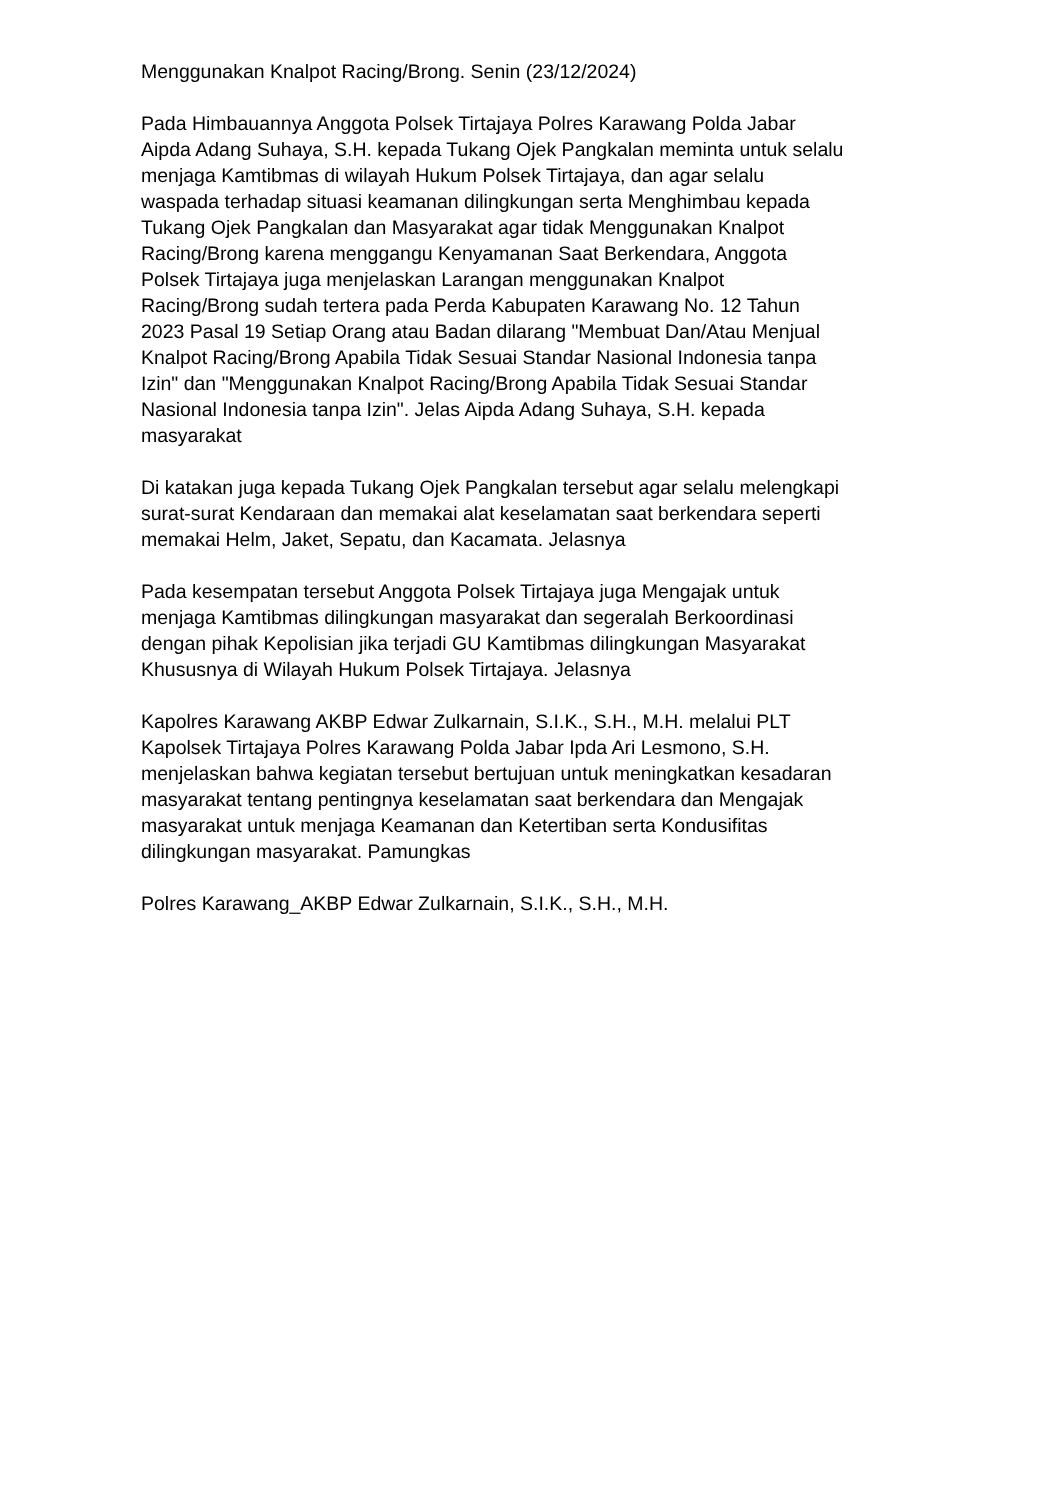Menggunakan Knalpot Racing/Brong. Senin (23/12/2024)
Pada Himbauannya Anggota Polsek Tirtajaya Polres Karawang Polda Jabar
Aipda Adang Suhaya, S.H. kepada Tukang Ojek Pangkalan meminta untuk selalu
menjaga Kamtibmas di wilayah Hukum Polsek Tirtajaya, dan agar selalu
waspada terhadap situasi keamanan dilingkungan serta Menghimbau kepada
Tukang Ojek Pangkalan dan Masyarakat agar tidak Menggunakan Knalpot
Racing/Brong karena menggangu Kenyamanan Saat Berkendara, Anggota
Polsek Tirtajaya juga menjelaskan Larangan menggunakan Knalpot
Racing/Brong sudah tertera pada Perda Kabupaten Karawang No. 12 Tahun
2023 Pasal 19 Setiap Orang atau Badan dilarang "Membuat Dan/Atau Menjual
Knalpot Racing/Brong Apabila Tidak Sesuai Standar Nasional Indonesia tanpa
Izin" dan "Menggunakan Knalpot Racing/Brong Apabila Tidak Sesuai Standar
Nasional Indonesia tanpa Izin". Jelas Aipda Adang Suhaya, S.H. kepada
masyarakat
Di katakan juga kepada Tukang Ojek Pangkalan tersebut agar selalu melengkapi
surat-surat Kendaraan dan memakai alat keselamatan saat berkendara seperti
memakai Helm, Jaket, Sepatu, dan Kacamata. Jelasnya
Pada kesempatan tersebut Anggota Polsek Tirtajaya juga Mengajak untuk
menjaga Kamtibmas dilingkungan masyarakat dan segeralah Berkoordinasi
dengan pihak Kepolisian jika terjadi GU Kamtibmas dilingkungan Masyarakat
Khususnya di Wilayah Hukum Polsek Tirtajaya. Jelasnya
Kapolres Karawang AKBP Edwar Zulkarnain, S.I.K., S.H., M.H. melalui PLT
Kapolsek Tirtajaya Polres Karawang Polda Jabar Ipda Ari Lesmono, S.H.
menjelaskan bahwa kegiatan tersebut bertujuan untuk meningkatkan kesadaran
masyarakat tentang pentingnya keselamatan saat berkendara dan Mengajak
masyarakat untuk menjaga Keamanan dan Ketertiban serta Kondusifitas
dilingkungan masyarakat. Pamungkas
Polres Karawang_AKBP Edwar Zulkarnain, S.I.K., S.H., M.H.